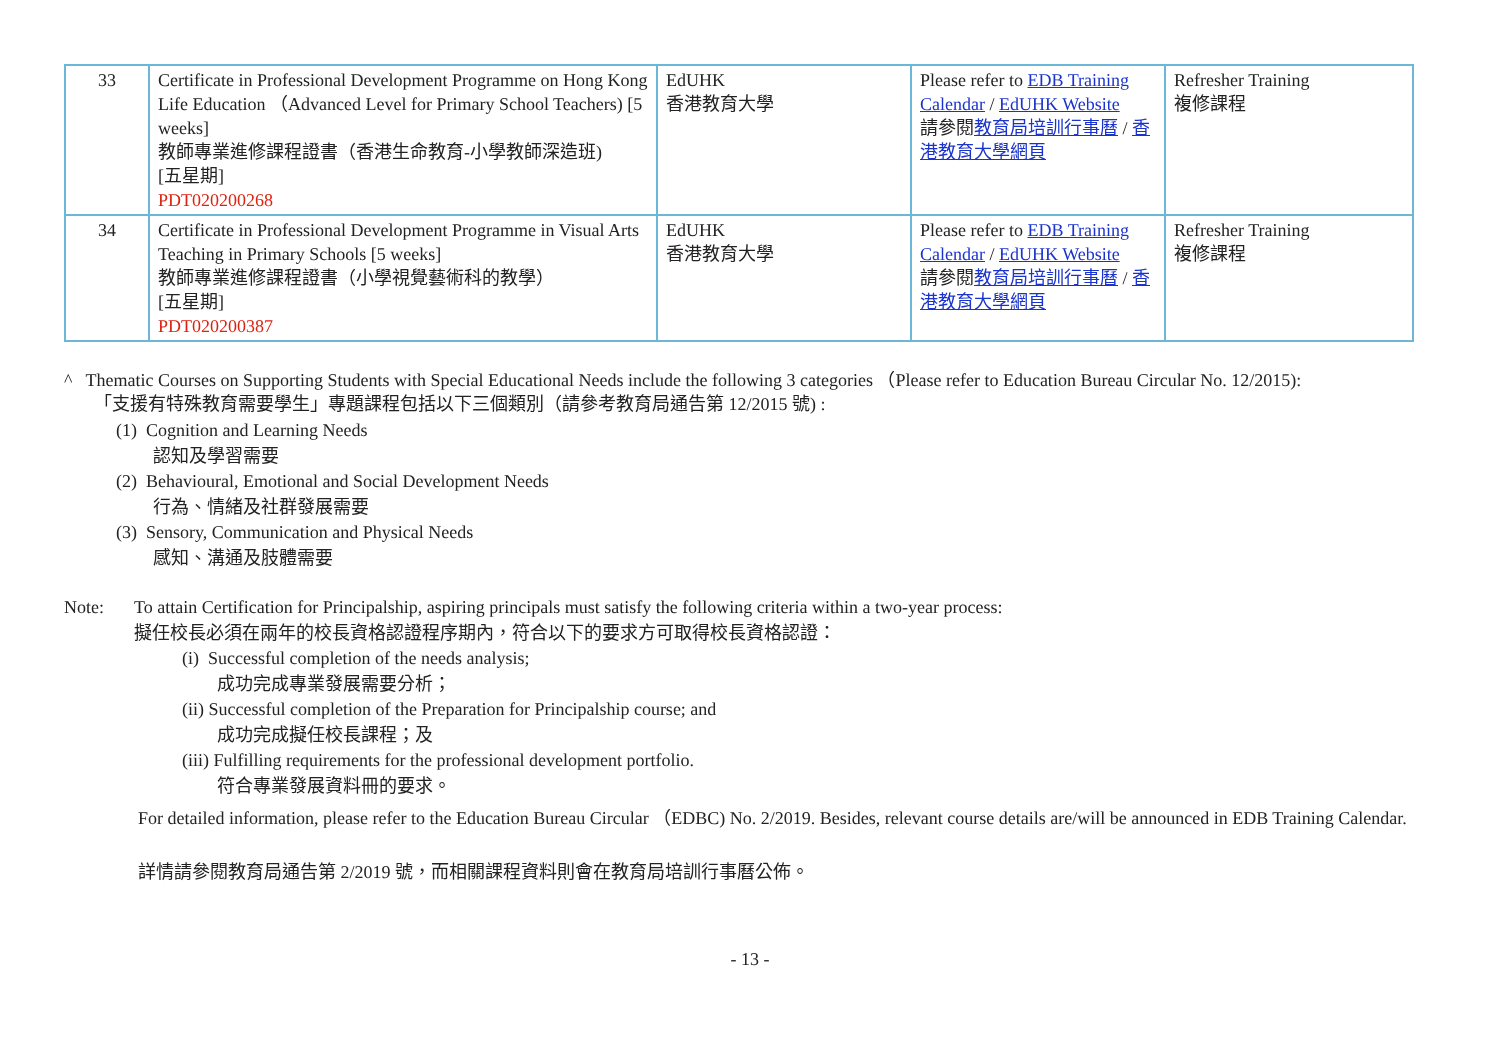| 33 | Certificate in Professional Development Programme on Hong Kong Life Education （Advanced Level for Primary School Teachers) [5 weeks] 教師專業進修課程證書（香港生命教育-小學教師深造班) [五星期] PDT020200268 | EdUHK 香港教育大學 | Please refer to EDB Training Calendar / EdUHK Website 請參閱 教育局培訓行事曆 / 香港教育大學網頁 | Refresher Training 複修課程 |
| 34 | Certificate in Professional Development Programme in Visual Arts Teaching in Primary Schools [5 weeks] 教師專業進修課程證書（小學視覺藝術科的教學） [五星期] PDT020200387 | EdUHK 香港教育大學 | Please refer to EDB Training Calendar / EdUHK Website 請參閱 教育局培訓行事曆 / 香港教育大學網頁 | Refresher Training 複修課程 |
^ Thematic Courses on Supporting Students with Special Educational Needs include the following 3 categories （Please refer to Education Bureau Circular No. 12/2015):
「支援有特殊教育需要學生」專題課程包括以下三個類別（請參考教育局通告第 12/2015 號) :
(1) Cognition and Learning Needs
認知及學習需要
(2) Behavioural, Emotional and Social Development Needs
行為、情緒及社群發展需要
(3) Sensory, Communication and Physical Needs
感知、溝通及肢體需要
Note: To attain Certification for Principalship, aspiring principals must satisfy the following criteria within a two-year process:
擬任校長必須在兩年的校長資格認證程序期內，符合以下的要求方可取得校長資格認證：
(i) Successful completion of the needs analysis;
成功完成專業發展需要分析；
(ii) Successful completion of the Preparation for Principalship course; and
成功完成擬任校長課程；及
(iii) Fulfilling requirements for the professional development portfolio.
符合專業發展資料冊的要求。
For detailed information, please refer to the Education Bureau Circular （EDBC) No. 2/2019. Besides, relevant course details are/will be announced in EDB Training Calendar.
詳情請參閱教育局通告第 2/2019 號，而相關課程資料則會在教育局培訓行事曆公佈。
- 13 -